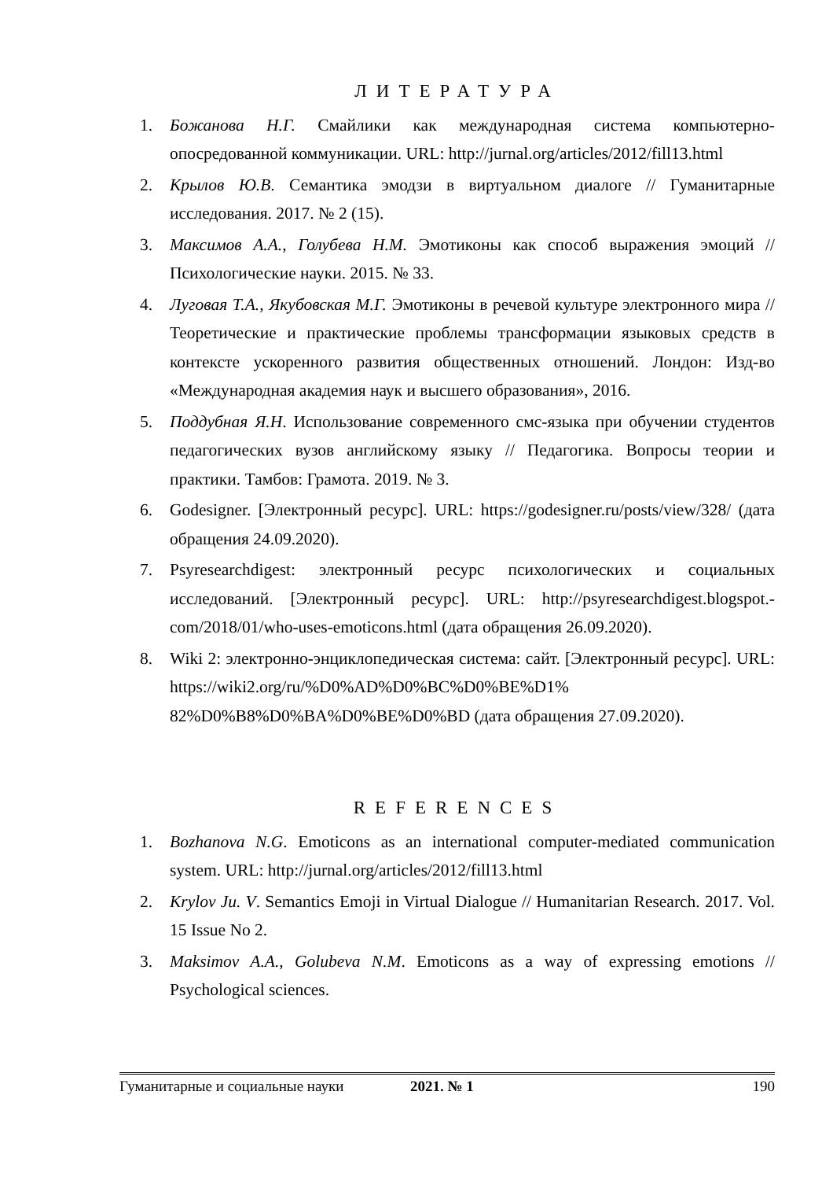ЛИТЕРАТУРА
1. Божанова Н.Г. Смайлики как международная система компьютерно-опосредованной коммуникации. URL: http://jurnal.org/articles/2012/fill13.html
2. Крылов Ю.В. Семантика эмодзи в виртуальном диалоге // Гуманитарные исследования. 2017. № 2 (15).
3. Максимов А.А., Голубева Н.М. Эмотиконы как способ выражения эмоций // Психологические науки. 2015. № 33.
4. Луговая Т.А., Якубовская М.Г. Эмотиконы в речевой культуре электронного мира // Теоретические и практические проблемы трансформации языковых средств в контексте ускоренного развития общественных отношений. Лондон: Изд-во «Международная академия наук и высшего образования», 2016.
5. Поддубная Я.Н. Использование современного смс-языка при обучении студентов педагогических вузов английскому языку // Педагогика. Вопросы теории и практики. Тамбов: Грамота. 2019. № 3.
6. Godesigner. [Электронный ресурс]. URL: https://godesigner.ru/posts/view/328/ (дата обращения 24.09.2020).
7. Psyresearchdigest: электронный ресурс психологических и социальных исследований. [Электронный ресурс]. URL: http://psyresearchdigest.blogspot.-com/2018/01/who-uses-emoticons.html (дата обращения 26.09.2020).
8. Wiki 2: электронно-энциклопедическая система: сайт. [Электронный ресурс]. URL: https://wiki2.org/ru/%D0%AD%D0%BC%D0%BE%D1% 82%D0%B8%D0%BA%D0%BE%D0%BD (дата обращения 27.09.2020).
REFERENCES
1. Bozhanova N.G. Emoticons as an international computer-mediated communication system. URL: http://jurnal.org/articles/2012/fill13.html
2. Krylov Ju. V. Semantics Emoji in Virtual Dialogue // Humanitarian Research. 2017. Vol. 15 Issue No 2.
3. Maksimov A.A., Golubeva N.M. Emoticons as a way of expressing emotions // Psychological sciences.
Гуманитарные и социальные науки 2021. № 1 190